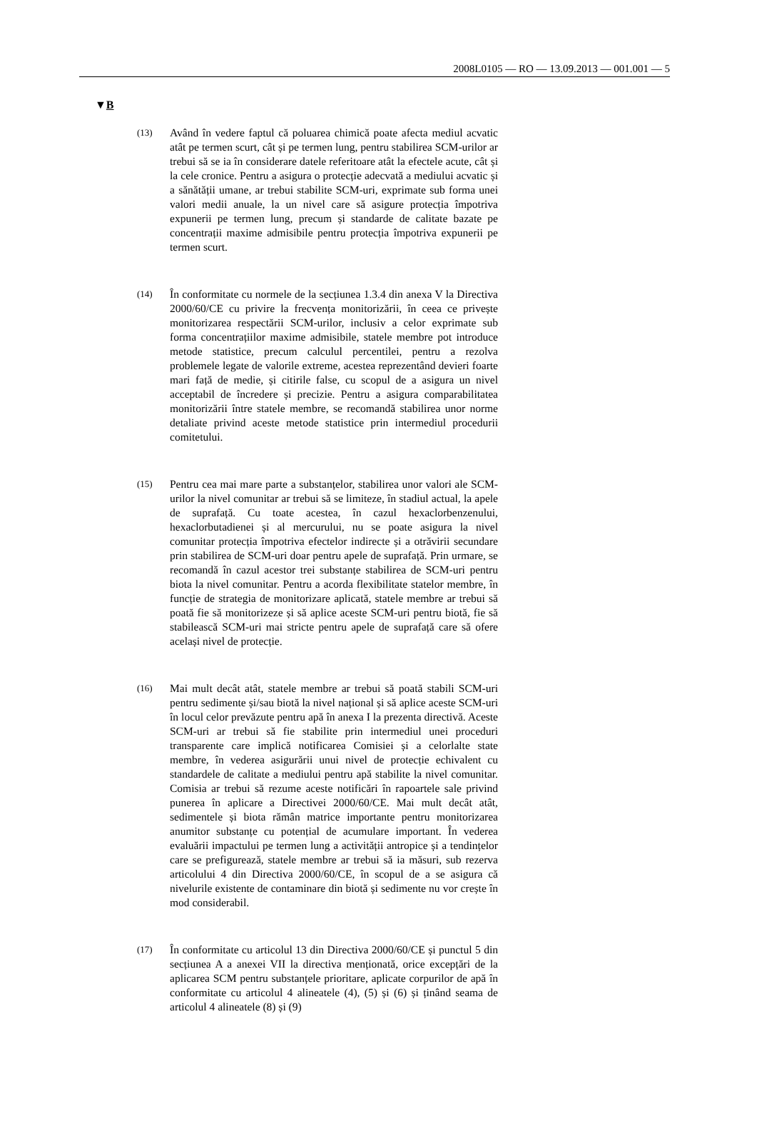2008L0105 — RO — 13.09.2013 — 001.001 — 5
▼B
(13)
Având în vedere faptul că poluarea chimică poate afecta mediul acvatic atât pe termen scurt, cât și pe termen lung, pentru stabilirea SCM-urilor ar trebui să se ia în considerare datele referitoare atât la efectele acute, cât și la cele cronice. Pentru a asigura o protecție adecvată a mediului acvatic și a sănătății umane, ar trebui stabilite SCM-uri, exprimate sub forma unei valori medii anuale, la un nivel care să asigure protecția împotriva expunerii pe termen lung, precum și standarde de calitate bazate pe concentrații maxime admisibile pentru protecția împotriva expunerii pe termen scurt.
(14)
În conformitate cu normele de la secțiunea 1.3.4 din anexa V la Directiva 2000/60/CE cu privire la frecvența monitorizării, în ceea ce privește monitorizarea respectării SCM-urilor, inclusiv a celor exprimate sub forma concentrațiilor maxime admisibile, statele membre pot introduce metode statistice, precum calculul percentilei, pentru a rezolva problemele legate de valorile extreme, acestea reprezentând devieri foarte mari față de medie, și citirile false, cu scopul de a asigura un nivel acceptabil de încredere și precizie. Pentru a asigura comparabilitatea monitorizării între statele membre, se recomandă stabilirea unor norme detaliate privind aceste metode statistice prin intermediul procedurii comitetului.
(15)
Pentru cea mai mare parte a substanțelor, stabilirea unor valori ale SCM-urilor la nivel comunitar ar trebui să se limiteze, în stadiul actual, la apele de suprafață. Cu toate acestea, în cazul hexaclorbenzenului, hexaclorbutadienei și al mercurului, nu se poate asigura la nivel comunitar protecția împotriva efectelor indirecte și a otrăvirii secundare prin stabilirea de SCM-uri doar pentru apele de suprafață. Prin urmare, se recomandă în cazul acestor trei substanțe stabilirea de SCM-uri pentru biota la nivel comunitar. Pentru a acorda flexibilitate statelor membre, în funcție de strategia de monitorizare aplicată, statele membre ar trebui să poată fie să monitorizeze și să aplice aceste SCM-uri pentru biotă, fie să stabilească SCM-uri mai stricte pentru apele de suprafață care să ofere același nivel de protecție.
(16)
Mai mult decât atât, statele membre ar trebui să poată stabili SCM-uri pentru sedimente și/sau biotă la nivel național și să aplice aceste SCM-uri în locul celor prevăzute pentru apă în anexa I la prezenta directivă. Aceste SCM-uri ar trebui să fie stabilite prin intermediul unei proceduri transparente care implică notificarea Comisiei și a celorlalte state membre, în vederea asigurării unui nivel de protecție echivalent cu standardele de calitate a mediului pentru apă stabilite la nivel comunitar. Comisia ar trebui să rezume aceste notificări în rapoartele sale privind punerea în aplicare a Directivei 2000/60/CE. Mai mult decât atât, sedimentele și biota rămân matrice importante pentru monitorizarea anumitor substanțe cu potențial de acumulare important. În vederea evaluării impactului pe termen lung a activității antropice și a tendințelor care se prefigurează, statele membre ar trebui să ia măsuri, sub rezerva articolului 4 din Directiva 2000/60/CE, în scopul de a se asigura că nivelurile existente de contaminare din biotă și sedimente nu vor crește în mod considerabil.
(17)
În conformitate cu articolul 13 din Directiva 2000/60/CE și punctul 5 din secțiunea A a anexei VII la directiva menționată, orice excepțări de la aplicarea SCM pentru substanțele prioritare, aplicate corpurilor de apă în conformitate cu articolul 4 alineatele (4), (5) și (6) și ținând seama de articolul 4 alineatele (8) și (9)